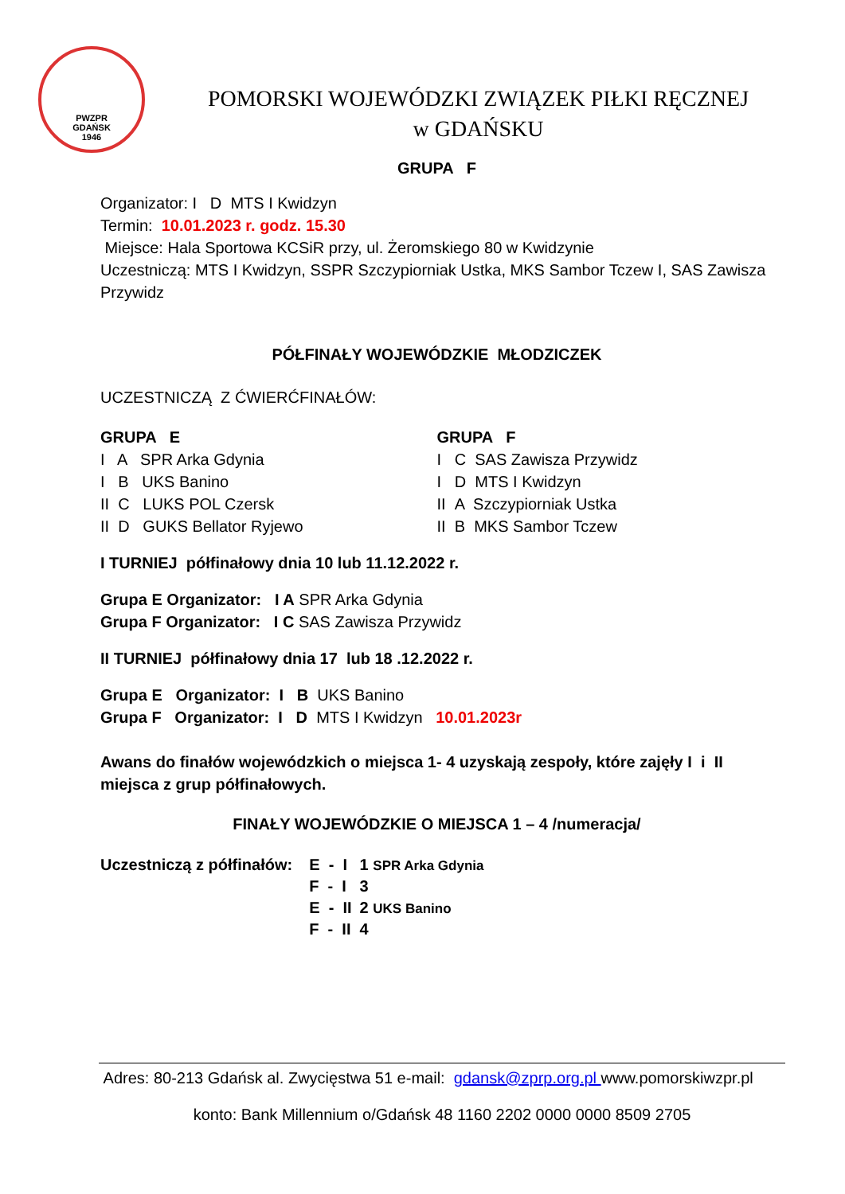PWZPR
GDAŃSK
1946
POMORSKI WOJEWÓDZKI ZWIĄZEK PIŁKI RĘCZNEJ
w GDAŃSKU
GRUPA F
Organizator: I D MTS I Kwidzyn
Termin: 10.01.2023 r. godz. 15.30
Miejsce: Hala Sportowa KCSiR przy, ul. Żeromskiego 80 w Kwidzynie
Uczestniczą: MTS I Kwidzyn, SSPR Szczypiorniak Ustka, MKS Sambor Tczew I, SAS Zawisza Przywidz
PÓŁFINAŁY WOJEWÓDZKIE MŁODZICZEK
UCZESTNICZĄ Z ĆWIERĆFINAŁÓW:
GRUPA E
I A SPR Arka Gdynia
I B UKS Banino
II C LUKS POL Czersk
II D GUKS Bellator Ryjewo
GRUPA F
I C SAS Zawisza Przywidz
I D MTS I Kwidzyn
II A Szczypiorniak Ustka
II B MKS Sambor Tczew
I TURNIEJ półfinałowy dnia 10 lub 11.12.2022 r.
Grupa E Organizator: I A SPR Arka Gdynia
Grupa F Organizator: I C SAS Zawisza Przywidz
II TURNIEJ półfinałowy dnia 17 lub 18 .12.2022 r.
Grupa E Organizator: I B UKS Banino
Grupa F Organizator: I D MTS I Kwidzyn 10.01.2023r
Awans do finałów wojewódzkich o miejsca 1- 4 uzyskają zespoły, które zajęły I i II miejsca z grup półfinałowych.
FINAŁY WOJEWÓDZKIE O MIEJSCA 1 – 4 /numeracja/
| Uczestniczą z półfinałów: | E - I | 1 SPR Arka Gdynia |
| | F - I | 3 |
| | E - II | 2 UKS Banino |
| | F - II | 4 |
Adres: 80-213 Gdańsk al. Zwycięstwa 51 e-mail: gdansk@zprp.org.pl www.pomorskiwzpr.pl
konto: Bank Millennium o/Gdańsk 48 1160 2202 0000 0000 8509 2705